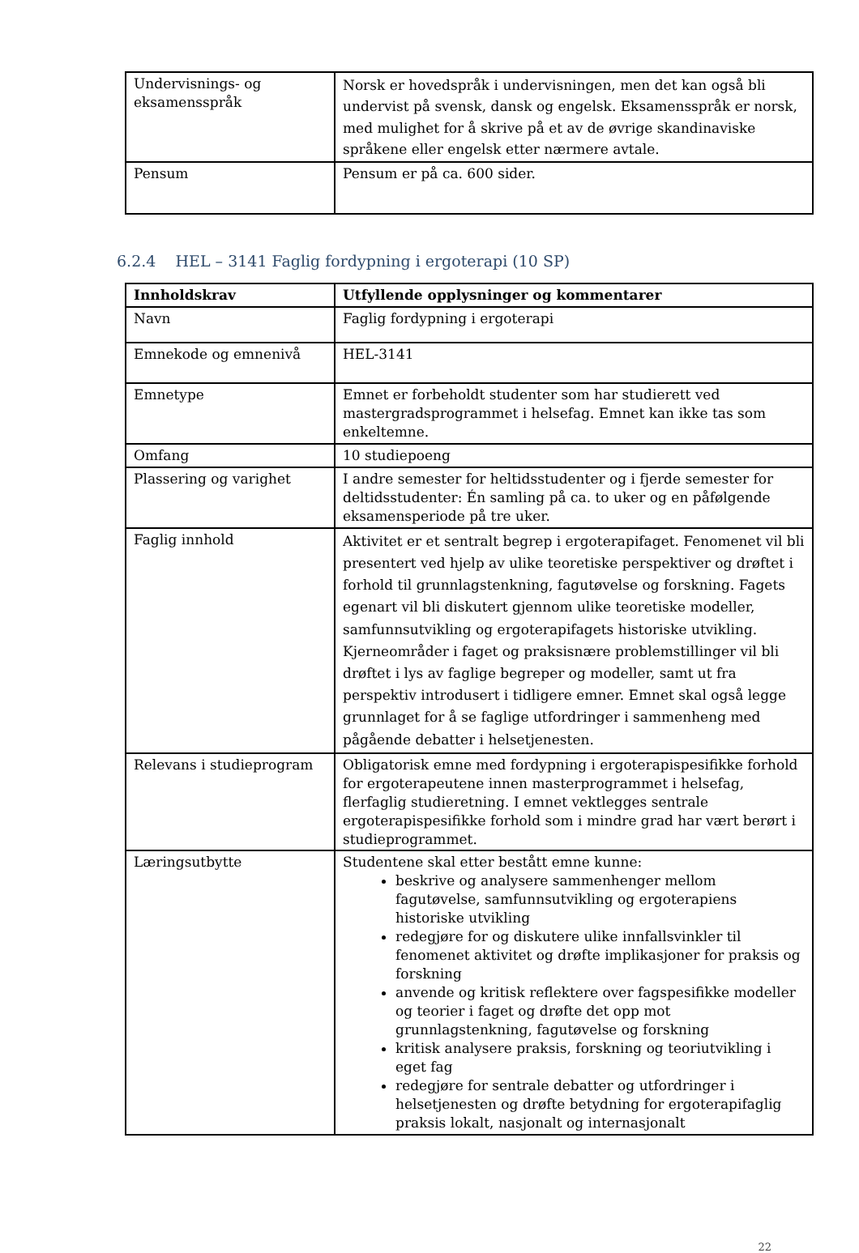| Undervisnings- og eksamensspråk | Norsk er hovedspråk i undervisningen, men det kan også bli undervist på svensk, dansk og engelsk. Eksamensspråk er norsk, med mulighet for å skrive på et av de øvrige skandinaviske språkene eller engelsk etter nærmere avtale. |
| Pensum | Pensum er på ca. 600 sider. |
6.2.4 HEL – 3141 Faglig fordypning i ergoterapi (10 SP)
| Innholdskrav | Utfyllende opplysninger og kommentarer |
| --- | --- |
| Navn | Faglig fordypning i ergoterapi |
| Emnekode og emnenivå | HEL-3141 |
| Emnetype | Emnet er forbeholdt studenter som har studierett ved mastergradsprogrammet i helsefag. Emnet kan ikke tas som enkeltemne. |
| Omfang | 10 studiepoeng |
| Plassering og varighet | I andre semester for heltidsstudenter og i fjerde semester for deltidsstudenter: Én samling på ca. to uker og en påfølgende eksamensperiode på tre uker. |
| Faglig innhold | Aktivitet er et sentralt begrep i ergoterapifaget. Fenomenet vil bli presentert ved hjelp av ulike teoretiske perspektiver og drøftet i forhold til grunnlagstenkning, fagutøvelse og forskning. Fagets egenart vil bli diskutert gjennom ulike teoretiske modeller, samfunnsutvikling og ergoterapifagets historiske utvikling. Kjerneområder i faget og praksisnære problemstillinger vil bli drøftet i lys av faglige begreper og modeller, samt ut fra perspektiv introdusert i tidligere emner. Emnet skal også legge grunnlaget for å se faglige utfordringer i sammenheng med pågående debatter i helsetjenesten. |
| Relevans i studieprogram | Obligatorisk emne med fordypning i ergoterapispesifikke forhold for ergoterapeutene innen masterprogrammet i helsefag, flerfaglig studieretning. I emnet vektlegges sentrale ergoterapispesifikke forhold som i mindre grad har vært berørt i studieprogrammet. |
| Læringsutbytte | Studentene skal etter bestått emne kunne: beskrive og analysere sammenhenger mellom fagutøvelse, samfunnsutvikling og ergoterapiens historiske utvikling redegjøre for og diskutere ulike innfallsvinkler til fenomenet aktivitet og drøfte implikasjoner for praksis og forskning anvende og kritisk reflektere over fagspesifikke modeller og teorier i faget og drøfte det opp mot grunnlagstenkning, fagutøvelse og forskning kritisk analysere praksis, forskning og teoriutvikling i eget fag redegjøre for sentrale debatter og utfordringer i helsetjenesten og drøfte betydning for ergoterapifaglig praksis lokalt, nasjonalt og internasjonalt |
22